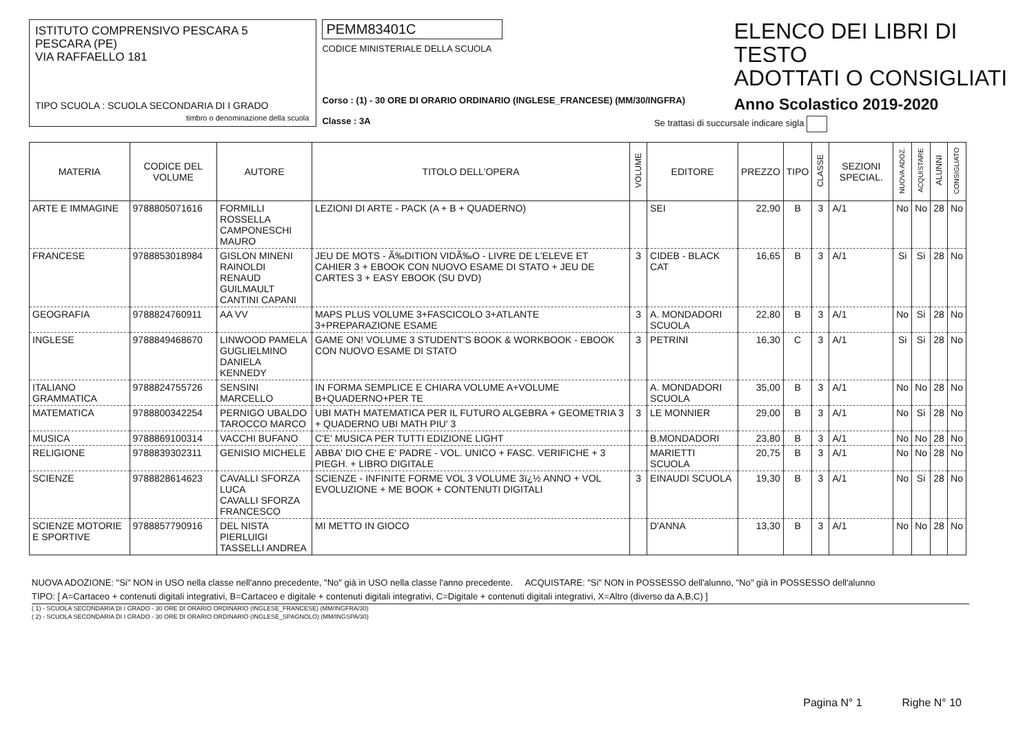ISTITUTO COMPRENSIVO PESCARA 5
PESCARA (PE)
VIA RAFFAELLO 181
TIPO SCUOLA : SCUOLA SECONDARIA DI I GRADO
timbro o denominazione della scuola
PEMM83401C
CODICE MINISTERIALE DELLA SCUOLA
Corso : (1) - 30 ORE DI ORARIO ORDINARIO (INGLESE_FRANCESE) (MM/30/INGFRA)
Classe : 3A
ELENCO DEI LIBRI DI TESTO
ADOTTATI O CONSIGLIATI
Anno Scolastico 2019-2020
Se trattasi di succursale indicare sigla
| MATERIA | CODICE DEL VOLUME | AUTORE | TITOLO DELL'OPERA | VOLUME | EDITORE | PREZZO | TIPO | CLASSE | SEZIONI SPECIAL. | NUOVA ADOZ. | ACQUISTARE | ALUNNI | CONSIGLIATO |
| --- | --- | --- | --- | --- | --- | --- | --- | --- | --- | --- | --- | --- | --- |
| ARTE E IMMAGINE | 9788805071616 | FORMILLI ROSSELLA CAMPONESCHI MAURO | LEZIONI DI ARTE - PACK (A + B + QUADERNO) | | SEI | 22,90 | B | 3 | A/1 | No | No | 28 | No |
| FRANCESE | 9788853018984 | GISLON MINENI RAINOLDI RENAUD GUILMAULT CANTINI CAPANI | JEU DE MOTS - Ã‰DITION VIDÃ‰O - LIVRE DE L'ELEVE ET CAHIER 3 + EBOOK CON NUOVO ESAME DI STATO + JEU DE CARTES 3 + EASY EBOOK (SU DVD) | 3 | CIDEB - BLACK CAT | 16,65 | B | 3 | A/1 | Si | Si | 28 | No |
| GEOGRAFIA | 9788824760911 | AA VV | MAPS PLUS VOLUME 3+FASCICOLO 3+ATLANTE 3+PREPARAZIONE ESAME | 3 | A. MONDADORI SCUOLA | 22,80 | B | 3 | A/1 | No | Si | 28 | No |
| INGLESE | 9788849468670 | LINWOOD PAMELA GUGLIELMINO DANIELA KENNEDY | GAME ON! VOLUME 3 STUDENT'S BOOK & WORKBOOK - EBOOK CON NUOVO ESAME DI STATO | 3 | PETRINI | 16,30 | C | 3 | A/1 | Si | Si | 28 | No |
| ITALIANO GRAMMATICA | 9788824755726 | SENSINI MARCELLO | IN FORMA SEMPLICE E CHIARA VOLUME A+VOLUME B+QUADERNO+PER TE | | A. MONDADORI SCUOLA | 35,00 | B | 3 | A/1 | No | No | 28 | No |
| MATEMATICA | 9788800342254 | PERNIGO UBALDO TAROCCO MARCO | UBI MATH MATEMATICA PER IL FUTURO ALGEBRA + GEOMETRIA 3 + QUADERNO UBI MATH PIU' 3 | 3 | LE MONNIER | 29,00 | B | 3 | A/1 | No | Si | 28 | No |
| MUSICA | 9788869100314 | VACCHI BUFANO | C'E' MUSICA PER TUTTI EDIZIONE LIGHT | | B.MONDADORI | 23,80 | B | 3 | A/1 | No | No | 28 | No |
| RELIGIONE | 9788839302311 | GENISIO MICHELE | ABBA' DIO CHE E' PADRE - VOL. UNICO + FASC. VERIFICHE + 3 PIEGH. + LIBRO DIGITALE | | MARIETTI SCUOLA | 20,75 | B | 3 | A/1 | No | No | 28 | No |
| SCIENZE | 9788828614623 | CAVALLI SFORZA LUCA CAVALLI SFORZA FRANCESCO | SCIENZE - INFINITE FORME VOL 3 VOLUME 3ï¿½ ANNO + VOL EVOLUZIONE + ME BOOK + CONTENUTI DIGITALI | 3 | EINAUDI SCUOLA | 19,30 | B | 3 | A/1 | No | Si | 28 | No |
| SCIENZE MOTORIE E SPORTIVE | 9788857790916 | DEL NISTA PIERLUIGI TASSELLI ANDREA | MI METTO IN GIOCO | | D'ANNA | 13,30 | B | 3 | A/1 | No | No | 28 | No |
NUOVA ADOZIONE: "Si" NON in USO nella classe nell'anno precedente, "No" già in USO nella classe l'anno precedente. ACQUISTARE: "Si" NON in POSSESSO dell'alunno, "No" già in POSSESSO dell'alunno
TIPO: [ A=Cartaceo + contenuti digitali integrativi, B=Cartaceo e digitale + contenuti digitali integrativi, C=Digitale + contenuti digitali integrativi, X=Altro (diverso da A,B,C) ]
( 1) - SCUOLA SECONDARIA DI I GRADO - 30 ORE DI ORARIO ORDINARIO (INGLESE_FRANCESE) (MM/INGFRA/30)
( 2) - SCUOLA SECONDARIA DI I GRADO - 30 ORE DI ORARIO ORDINARIO (INGLESE_SPAGNOLO) (MM/INGSPA/30)
Pagina N° 1 Righe N° 10